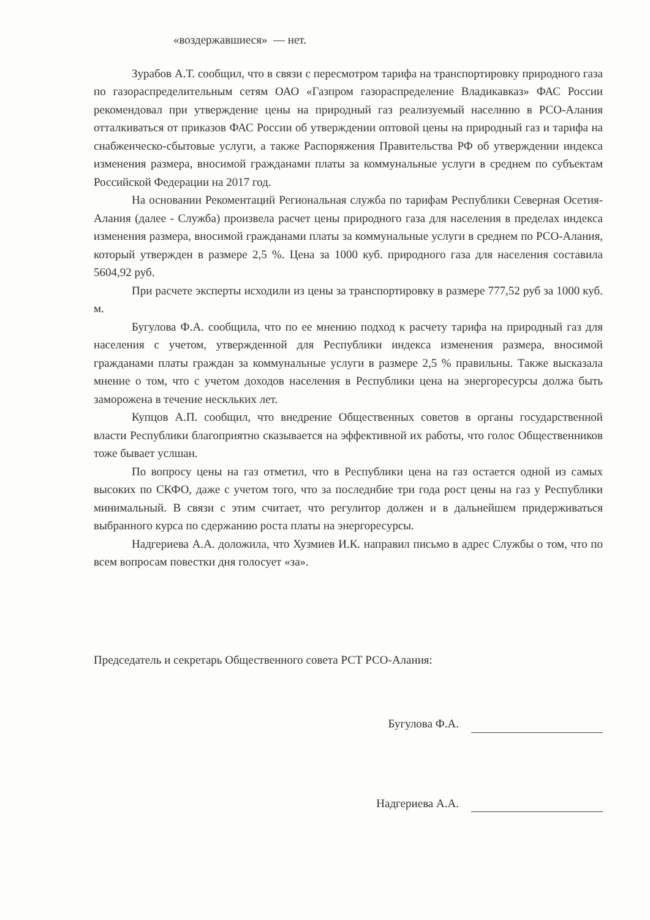«воздержавшиеся» — нет.
Зурабов А.Т. сообщил, что в связи с пересмотром тарифа на транспортировку природного газа по газораспределительным сетям ОАО «Газпром газораспределение Владикавказ» ФАС России рекомендовал при утверждение цены на природный газ реализуемый населнию в РСО-Алания отталкиваться от приказов ФАС России об утверждении оптовой цены на природный газ и тарифа на снабженческо-сбытовые услуги, а также Распоряжения Правительства РФ об утверждении индекса изменения размера, вносимой гражданами платы за коммунальные услуги в среднем по субъектам Российской Федерации на 2017 год.
На основании Рекоментаций Региональная служба по тарифам Республики Северная Осетия-Алания (далее - Служба) произвела расчет цены природного газа для населения в пределах индекса изменения размера, вносимой гражданами платы за коммунальные услуги в среднем по РСО-Алания, который утвержден в размере 2,5 %. Цена за 1000 куб. природного газа для населения составила 5604,92 руб.
При расчете эксперты исходили из цены за транспортировку в размере 777,52 руб за 1000 куб. м.
Бугулова Ф.А. сообщила, что по ее мнению подход к расчету тарифа на природный газ для населения с учетом, утвержденной для Республики индекса изменения размера, вносимой гражданами платы граждан за коммунальные услуги в размере 2,5 % правильны. Также высказала мнение о том, что с учетом доходов населения в Республики цена на энергоресурсы должа быть заморожена в течение нескльких лет.
Купцов А.П. сообщил, что внедрение Общественных советов в органы государственной власти Республики благоприятно сказывается на эффективной их работы, что голос Общественников тоже бывает услшан.
По вопросу цены на газ отметил, что в Республики цена на газ остается одной из самых высоких по СКФО, даже с учетом того, что за последнбие три года рост цены на газ у Республики минимальный. В связи с этим считает, что регулитор должен и в дальнейшем придерживаться выбранного курса по сдержанию роста платы на энергоресурсы.
Надгериева А.А. доложила, что Хузмиев И.К. направил письмо в адрес Службы о том, что по всем вопросам повестки дня голосует «за».
Председатель и секретарь Общественного совета РСТ РСО-Алания:
Бугулова Ф.А.
Надгериева А.А.